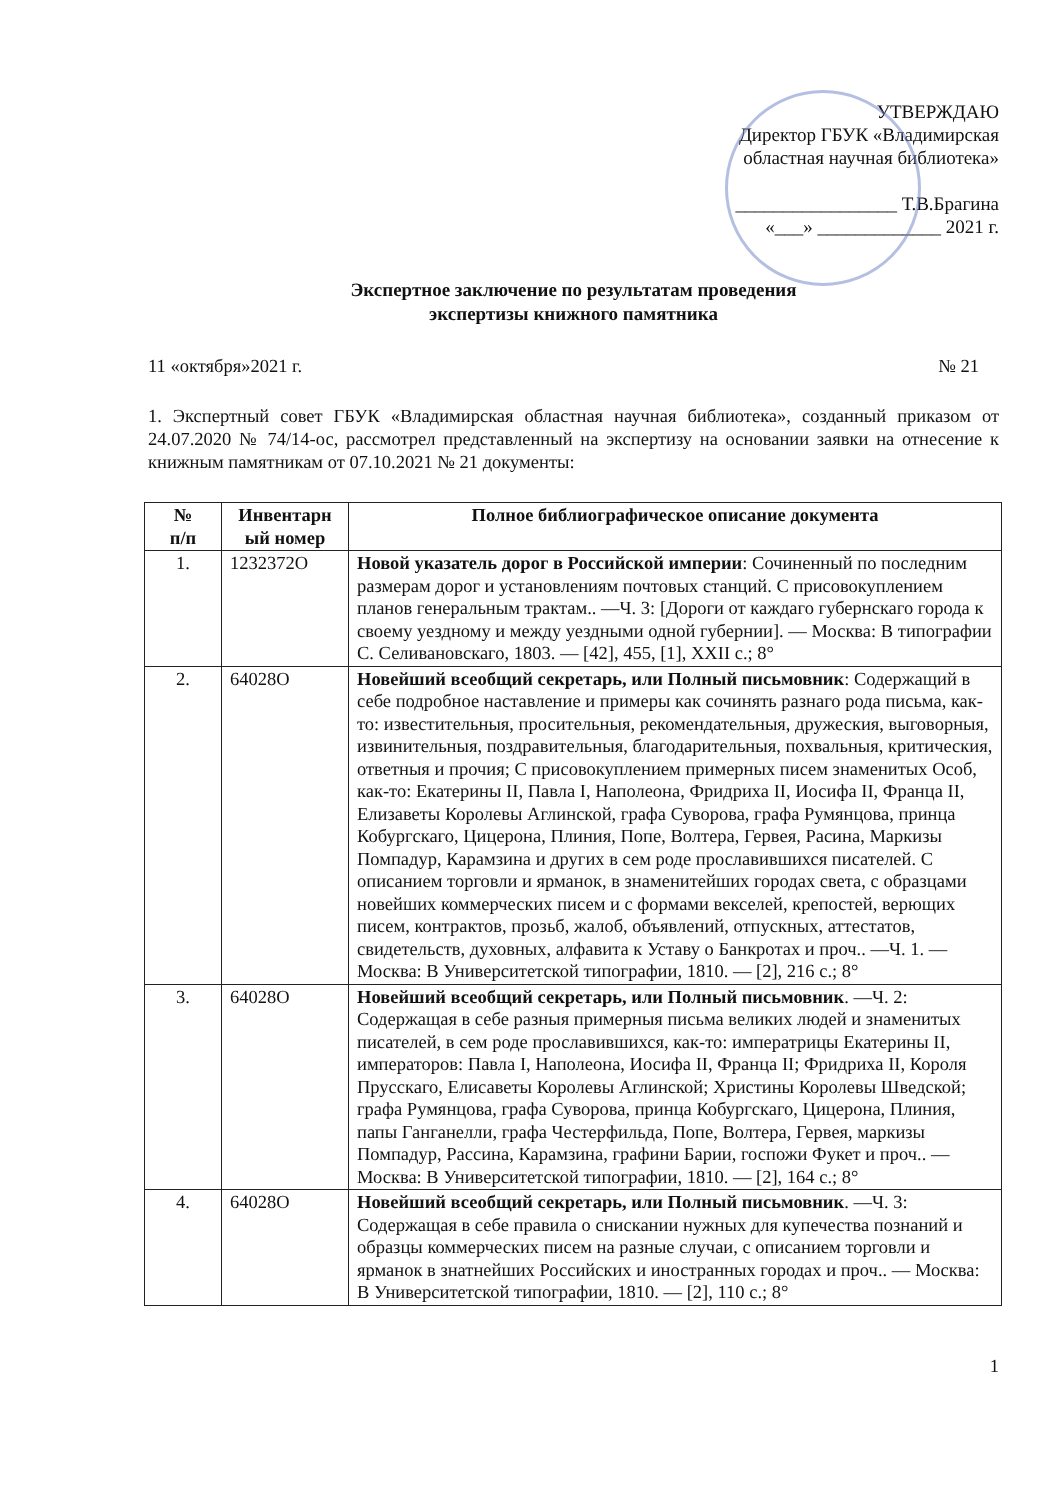УТВЕРЖДАЮ
Директор ГБУК «Владимирская
областная научная библиотека»
_________________ Т.В.Брагина
«___» _____________ 2021 г.
Экспертное заключение по результатам проведения
экспертизы книжного памятника
11 «октября»2021 г. № 21
1. Экспертный совет ГБУК «Владимирская областная научная библиотека», созданный приказом от 24.07.2020 № 74/14-ос, рассмотрел представленный на экспертизу на основании заявки на отнесение к книжным памятникам от 07.10.2021 № 21 документы:
| № п/п | Инвентарн ый номер | Полное библиографическое описание документа |
| --- | --- | --- |
| 1. | 1232372О | Новой указатель дорог в Российской империи : Сочиненный по последним размерам дорог и установлениям почтовых станций. С присовокуплением планов генеральным трактам.. —Ч. 3: [Дороги от каждаго губернскаго города к своему уездному и между уездными одной губернии]. — Москва: В типографии С. Селивановскаго, 1803. — [42], 455, [1], XXII с.; 8° |
| 2. | 64028О | Новейший всеобщий секретарь, или Полный письмовник : Содержащий в себе подробное наставление и примеры как сочинять разнаго рода письма, как-то: известительныя, просительныя, рекомендательныя, дружеския, выговорныя, извинительныя, поздравительныя, благодарительныя, похвальныя, критическия, ответныя и прочия; С присовокуплением примерных писем знаменитых Особ, как-то: Екатерины II, Павла I, Наполеона, Фридриха II, Иосифа II, Франца II, Елизаветы Королевы Аглинской, графа Суворова, графа Румянцова, принца Кобургскаго, Цицерона, Плиния, Попе, Волтера, Гервея, Расина, Маркизы Помпадур, Карамзина и других в сем роде прославившихся писателей. С описанием торговли и ярманок, в знаменитейших городах света, с образцами новейших коммерческих писем и с формами векселей, крепостей, верющих писем, контрактов, прозьб, жалоб, объявлений, отпускных, аттестатов, свидетельств, духовных, алфавита к Уставу о Банкротах и проч.. —Ч. 1. — Москва: В Университетской типографии, 1810. — [2], 216 с.; 8° |
| 3. | 64028О | Новейший всеобщий секретарь, или Полный письмовник . —Ч. 2: Содержащая в себе разныя примерныя письма великих людей и знаменитых писателей, в сем роде прославившихся, как-то: императрицы Екатерины II, императоров: Павла I, Наполеона, Иосифа II, Франца II; Фридриха II, Короля Прусскаго, Елисаветы Королевы Аглинской; Христины Королевы Шведской; графа Румянцова, графа Суворова, принца Кобургскаго, Цицерона, Плиния, папы Ганганелли, графа Честерфильда, Попе, Волтера, Гервея, маркизы Помпадур, Рассина, Карамзина, графини Барии, госпожи Фукет и проч.. — Москва: В Университетской типографии, 1810. — [2], 164 с.; 8° |
| 4. | 64028О | Новейший всеобщий секретарь, или Полный письмовник . —Ч. 3: Содержащая в себе правила о снискании нужных для купечества познаний и образцы коммерческих писем на разные случаи, с описанием торговли и ярманок в знатнейших Российских и иностранных городах и проч.. — Москва: В Университетской типографии, 1810. — [2], 110 с.; 8° |
1